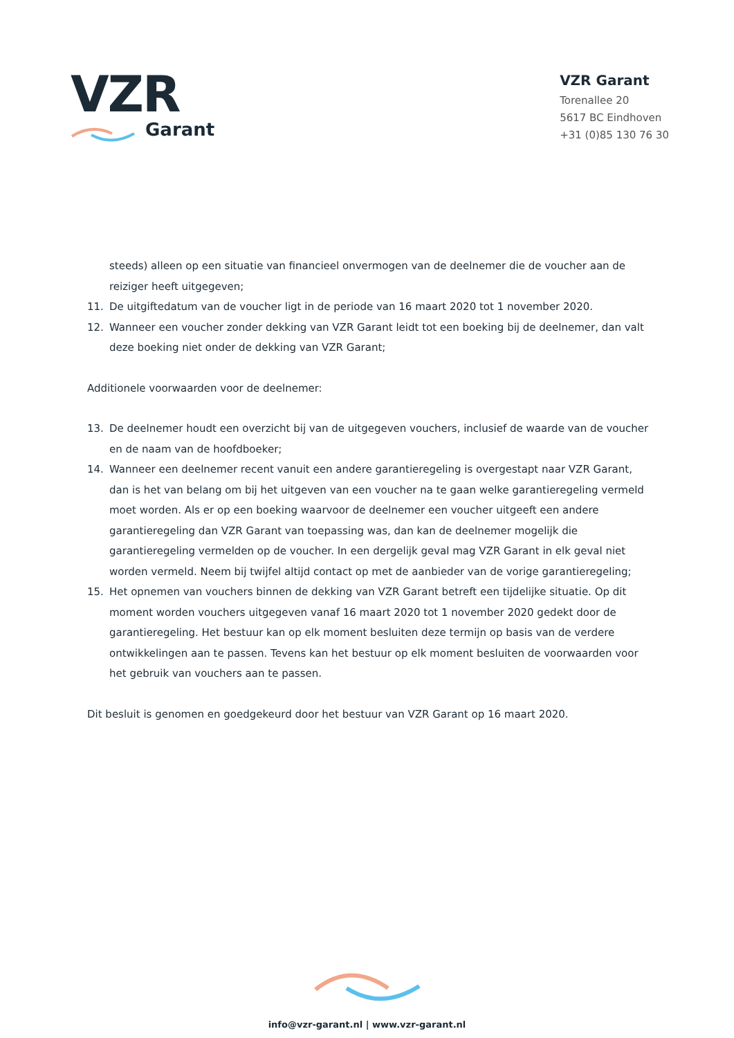VZR
Garant
VZR Garant
Torenallee 20
5617 BC Eindhoven
+31 (0)85 130 76 30
steeds) alleen op een situatie van financieel onvermogen van de deelnemer die de voucher aan de reiziger heeft uitgegeven;
11. De uitgiftedatum van de voucher ligt in de periode van 16 maart 2020 tot 1 november 2020.
12. Wanneer een voucher zonder dekking van VZR Garant leidt tot een boeking bij de deelnemer, dan valt deze boeking niet onder de dekking van VZR Garant;
Additionele voorwaarden voor de deelnemer:
13. De deelnemer houdt een overzicht bij van de uitgegeven vouchers, inclusief de waarde van de voucher en de naam van de hoofdboeker;
14. Wanneer een deelnemer recent vanuit een andere garantieregeling is overgestapt naar VZR Garant, dan is het van belang om bij het uitgeven van een voucher na te gaan welke garantieregeling vermeld moet worden. Als er op een boeking waarvoor de deelnemer een voucher uitgeeft een andere garantieregeling dan VZR Garant van toepassing was, dan kan de deelnemer mogelijk die garantieregeling vermelden op de voucher. In een dergelijk geval mag VZR Garant in elk geval niet worden vermeld. Neem bij twijfel altijd contact op met de aanbieder van de vorige garantieregeling;
15. Het opnemen van vouchers binnen de dekking van VZR Garant betreft een tijdelijke situatie. Op dit moment worden vouchers uitgegeven vanaf 16 maart 2020 tot 1 november 2020 gedekt door de garantieregeling. Het bestuur kan op elk moment besluiten deze termijn op basis van de verdere ontwikkelingen aan te passen. Tevens kan het bestuur op elk moment besluiten de voorwaarden voor het gebruik van vouchers aan te passen.
Dit besluit is genomen en goedgekeurd door het bestuur van VZR Garant op 16 maart 2020.
info@vzr-garant.nl | www.vzr-garant.nl